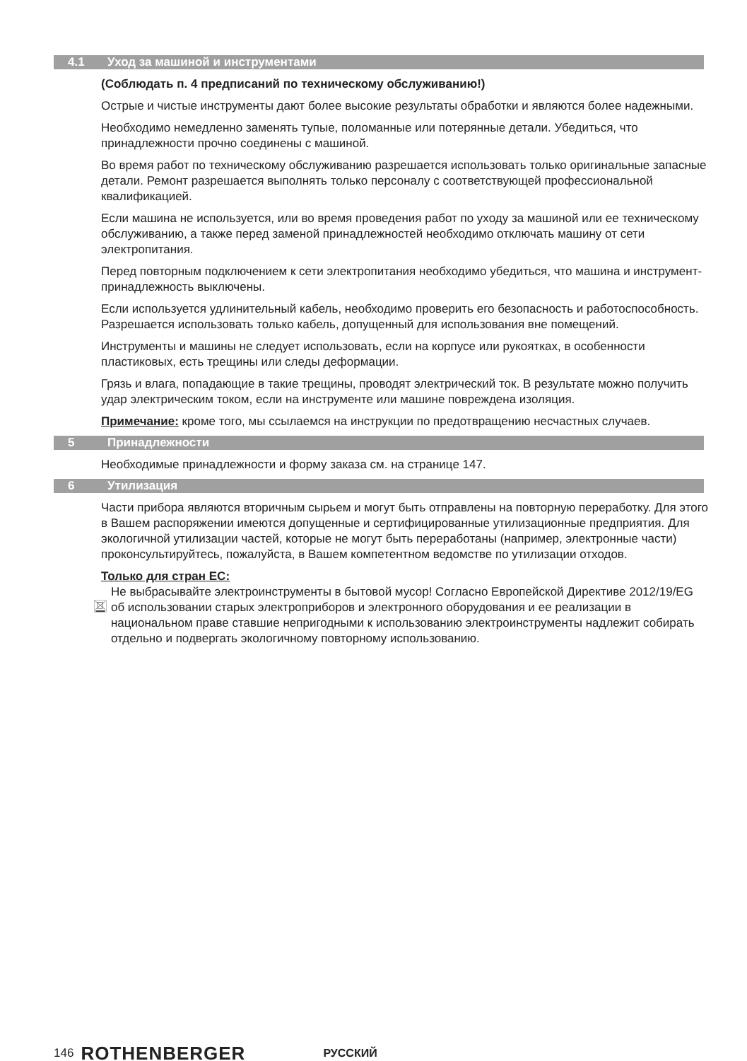4.1 Уход за машиной и инструментами
(Соблюдать п. 4 предписаний по техническому обслуживанию!)
Острые и чистые инструменты дают более высокие результаты обработки и являются более надежными.
Необходимо немедленно заменять тупые, поломанные или потерянные детали. Убедиться, что принадлежности прочно соединены с машиной.
Во время работ по техническому обслуживанию разрешается использовать только оригинальные запасные детали. Ремонт разрешается выполнять только персоналу с соответствующей профессиональной квалификацией.
Если машина не используется, или во время проведения работ по уходу за машиной или ее техническому обслуживанию, а также перед заменой принадлежностей необходимо отключать машину от сети электропитания.
Перед повторным подключением к сети электропитания необходимо убедиться, что машина и инструмент-принадлежность выключены.
Если используется удлинительный кабель, необходимо проверить его безопасность и работоспособность. Разрешается использовать только кабель, допущенный для использования вне помещений.
Инструменты и машины не следует использовать, если на корпусе или рукоятках, в особенности пластиковых, есть трещины или следы деформации.
Грязь и влага, попадающие в такие трещины, проводят электрический ток. В результате можно получить удар электрическим током, если на инструменте или машине повреждена изоляция.
Примечание: кроме того, мы ссылаемся на инструкции по предотвращению несчастных случаев.
5 Принадлежности
Необходимые принадлежности и форму заказа см. на странице 147.
6 Утилизация
Части прибора являются вторичным сырьем и могут быть отправлены на повторную переработку. Для этого в Вашем распоряжении имеются допущенные и сертифицированные утилизационные предприятия. Для экологичной утилизации частей, которые не могут быть переработаны (например, электронные части) проконсультируйтесь, пожалуйста, в Вашем компетентном ведомстве по утилизации отходов.
Только для стран ЕС:
Не выбрасывайте электроинструменты в бытовой мусор! Согласно Европейской Директиве 2012/19/EG об использовании старых электроприборов и электронного оборудования и ее реализации в национальном праве ставшие непригодными к использованию электроинструменты надлежит собирать отдельно и подвергать экологичному повторному использованию.
146 ROTHENBERGER РУССКИЙ